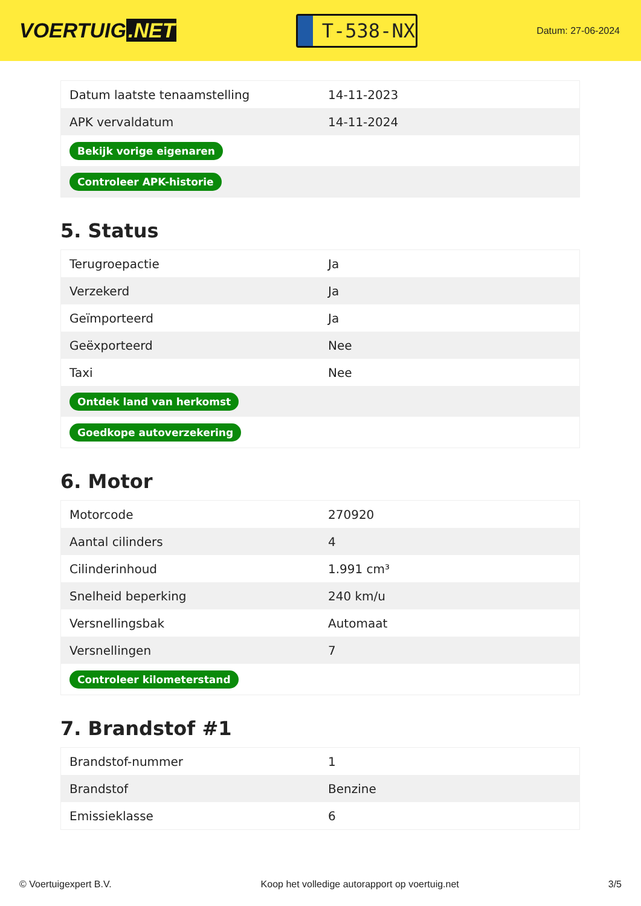VOERTUIG.NET
T-538-NX
Datum: 27-06-2024
| Datum laatste tenaamstelling | 14-11-2023 |
| APK vervaldatum | 14-11-2024 |
| Bekijk vorige eigenaren | |
| Controleer APK-historie | |
5. Status
| Terugroepactie | Ja |
| Verzekerd | Ja |
| Geïmporteerd | Ja |
| Geëxporteerd | Nee |
| Taxi | Nee |
| Ontdek land van herkomst | |
| Goedkope autoverzekering | |
6. Motor
| Motorcode | 270920 |
| Aantal cilinders | 4 |
| Cilinderinhoud | 1.991 cm³ |
| Snelheid beperking | 240 km/u |
| Versnellingsbak | Automaat |
| Versnellingen | 7 |
| Controleer kilometerstand | |
7. Brandstof #1
| Brandstof-nummer | 1 |
| Brandstof | Benzine |
| Emissieklasse | 6 |
© Voertuigexpert B.V. Koop het volledige autorapport op voertuig.net 3/5